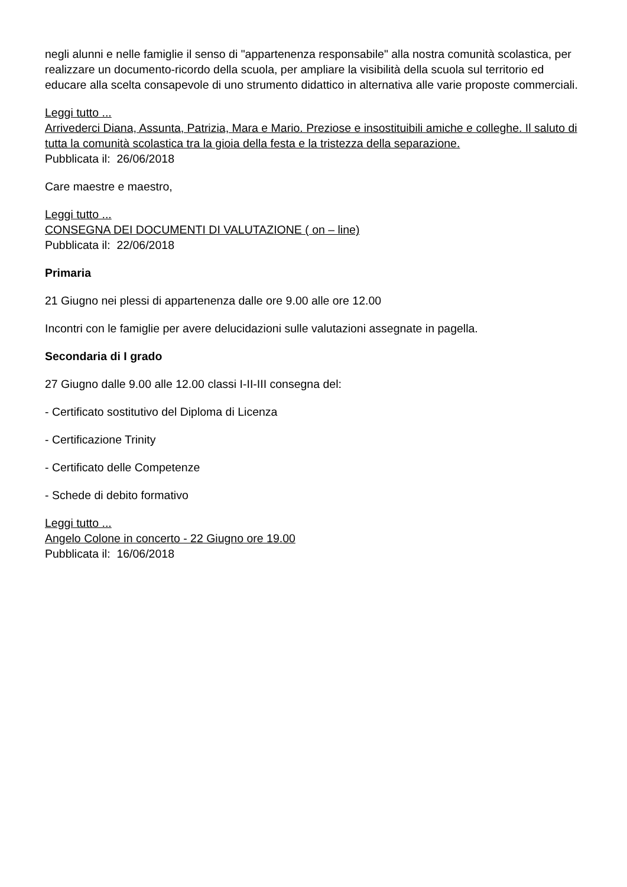negli alunni e nelle famiglie il senso di "appartenenza responsabile" alla nostra comunità scolastica, per realizzare un documento-ricordo della scuola, per ampliare la visibilità della scuola sul territorio ed educare alla scelta consapevole di uno strumento didattico in alternativa alle varie proposte commerciali.
Leggi tutto ...
Arrivederci Diana, Assunta, Patrizia, Mara e Mario. Preziose e insostituibili amiche e colleghe. Il saluto di tutta la comunità scolastica tra la gioia della festa e la tristezza della separazione.
Pubblicata il: 26/06/2018
Care maestre e maestro,
Leggi tutto ...
CONSEGNA DEI DOCUMENTI DI VALUTAZIONE ( on – line)
Pubblicata il: 22/06/2018
Primaria
21 Giugno nei plessi di appartenenza dalle ore 9.00 alle ore 12.00
Incontri con le famiglie per avere delucidazioni sulle valutazioni assegnate in pagella.
Secondaria di I grado
27 Giugno dalle 9.00 alle 12.00 classi I-II-III consegna del:
- Certificato sostitutivo del Diploma di Licenza
- Certificazione Trinity
- Certificato delle Competenze
- Schede di debito formativo
Leggi tutto ...
Angelo Colone in concerto - 22 Giugno ore 19.00
Pubblicata il: 16/06/2018